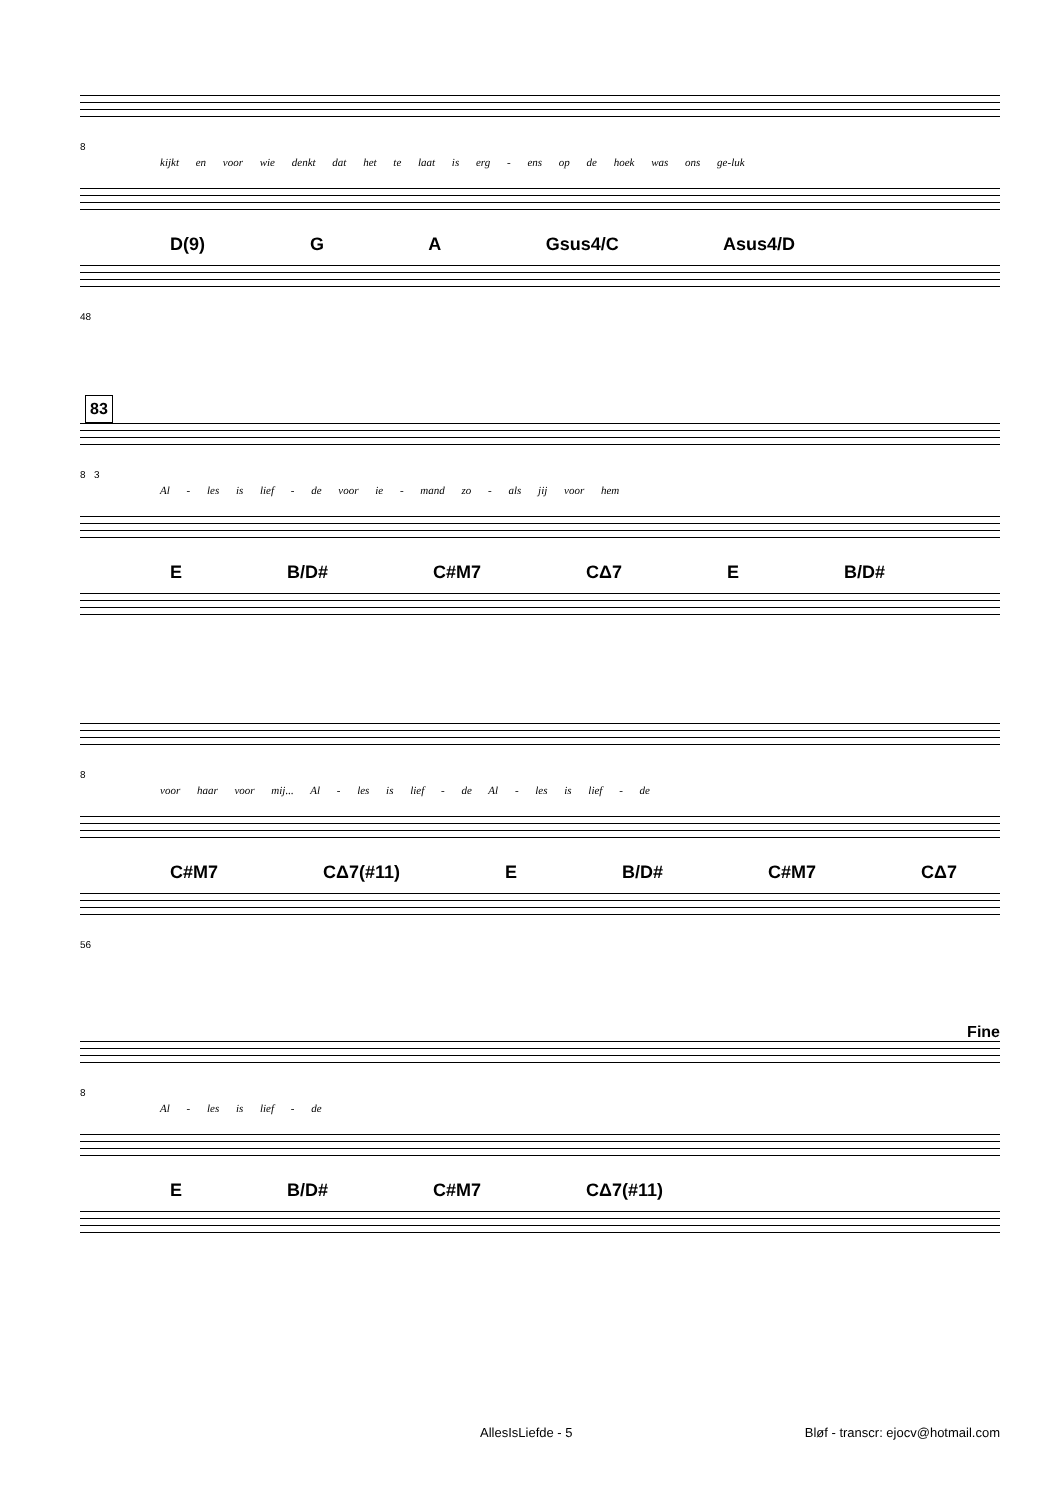8
kijkt en voor wie denkt dat het te laat is erg - ens op de hoek was ons ge-luk
D(9) G A Gsus4/C Asus4/D
48
83
8 3
Al - les is lief - de voor ie - mand zo - als jij voor hem
E B/D# C#M7 CΔ7 E B/D#
8
voor haar voor mij... Al - les is lief - de Al - les is lief - de
C#M7 CΔ7(#11) E B/D# C#M7 CΔ7
56
Fine
8
Al - les is lief - de
E B/D# C#M7 CΔ7(#11)
AllesIsLiefde - 5 Bløf - transcr: ejocv@hotmail.com